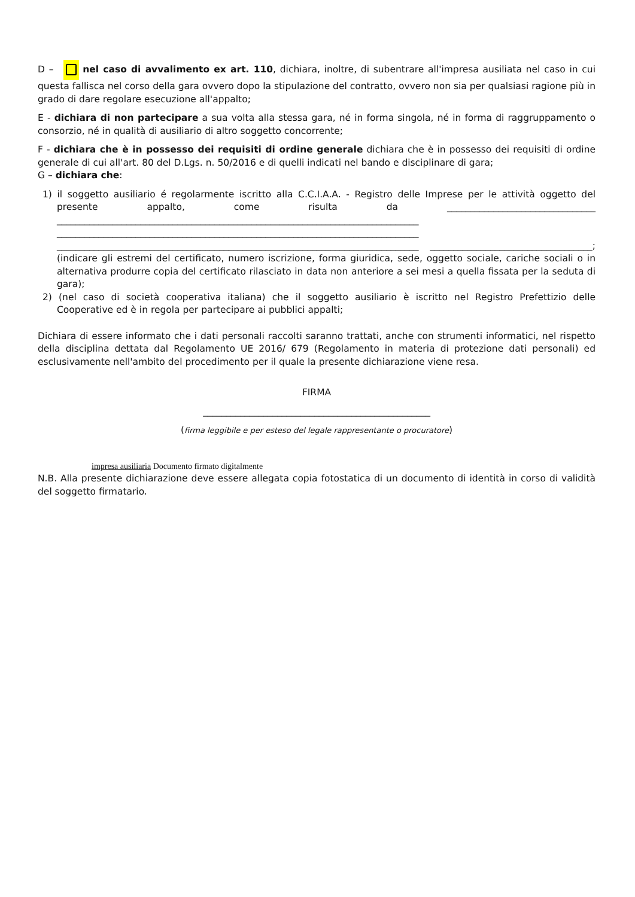D – nel caso di avvalimento ex art. 110, dichiara, inoltre, di subentrare all'impresa ausiliata nel caso in cui questa fallisca nel corso della gara ovvero dopo la stipulazione del contratto, ovvero non sia per qualsiasi ragione più in grado di dare regolare esecuzione all'appalto;
E - dichiara di non partecipare a sua volta alla stessa gara, né in forma singola, né in forma di raggruppamento o consorzio, né in qualità di ausiliario di altro soggetto concorrente;
F - dichiara che è in possesso dei requisiti di ordine generale dichiara che è in possesso dei requisiti di ordine generale di cui all'art. 80 del D.Lgs. n. 50/2016 e di quelli indicati nel bando e disciplinare di gara;
G – dichiara che:
1) il soggetto ausiliario é regolarmente iscritto alla C.C.I.A.A. - Registro delle Imprese per le attività oggetto del presente appalto, come risulta da ________________________________ ______________________________________________________________________________ ______________________________________________________________________________ ______________________________________________________________________________ ___________________________________; (indicare gli estremi del certificato, numero iscrizione, forma giuridica, sede, oggetto sociale, cariche sociali o in alternativa produrre copia del certificato rilasciato in data non anteriore a sei mesi a quella fissata per la seduta di gara);
2) (nel caso di società cooperativa italiana) che il soggetto ausiliario è iscritto nel Registro Prefettizio delle Cooperative ed è in regola per partecipare ai pubblici appalti;
Dichiara di essere informato che i dati personali raccolti saranno trattati, anche con strumenti informatici, nel rispetto della disciplina dettata dal Regolamento UE 2016/ 679 (Regolamento in materia di protezione dati personali) ed esclusivamente nell'ambito del procedimento per il quale la presente dichiarazione viene resa.
FIRMA
_________________________________________________
(firma leggibile e per esteso del legale rappresentante o procuratore)
impresa ausiliaria Documento firmato digitalmente
N.B. Alla presente dichiarazione deve essere allegata copia fotostatica di un documento di identità in corso di validità del soggetto firmatario.